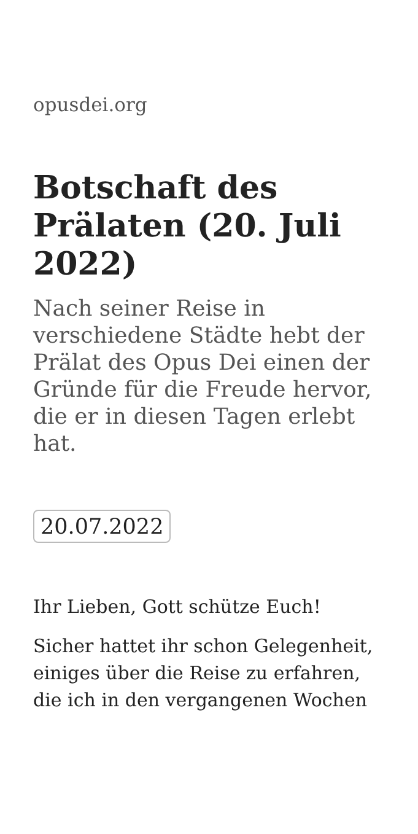opusdei.org
Botschaft des Prälaten (20. Juli 2022)
Nach seiner Reise in verschiedene Städte hebt der Prälat des Opus Dei einen der Gründe für die Freude hervor, die er in diesen Tagen erlebt hat.
20.07.2022
Ihr Lieben, Gott schütze Euch!
Sicher hattet ihr schon Gelegenheit, einiges über die Reise zu erfahren, die ich in den vergangenen Wochen